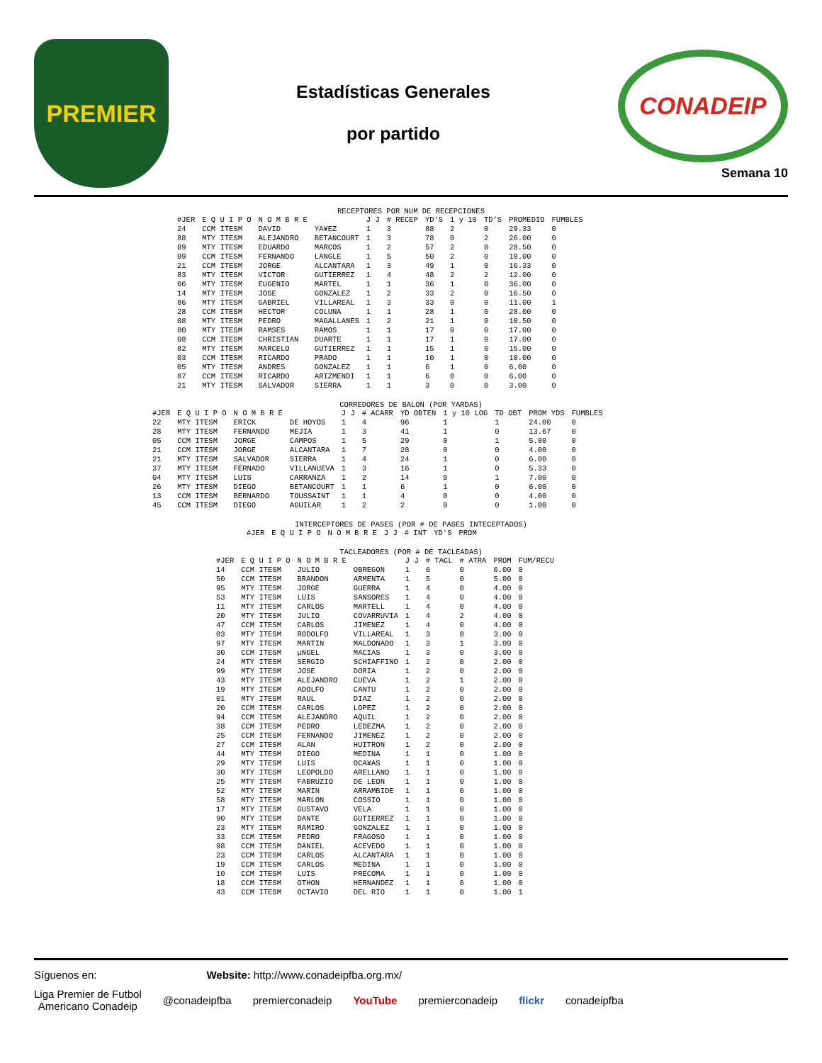PREMIER
Estadísticas Generales
por partido
CONADEIP
Semana 10
RECEPTORES POR NUM DE RECEPCIONES
| #JER | E Q U I P O | N O M B R E | | J J | # RECEP | YD'S | 1 y 10 | TD'S | PROMEDIO | FUMBLES |
| --- | --- | --- | --- | --- | --- | --- | --- | --- | --- | --- |
| 24 | CCM ITESM | DAVID | YA¥EZ | 1 | 3 | 88 | 2 | 0 | 29.33 | 0 |
| 88 | MTY ITESM | ALEJANDRO | BETANCOURT | 1 | 3 | 78 | 0 | 2 | 26.00 | 0 |
| 89 | MTY ITESM | EDUARDO | MARCOS | 1 | 2 | 57 | 2 | 0 | 28.50 | 0 |
| 09 | CCM ITESM | FERNANDO | LANGLE | 1 | 5 | 50 | 2 | 0 | 10.00 | 0 |
| 21 | CCM ITESM | JORGE | ALCANTARA | 1 | 3 | 49 | 1 | 0 | 16.33 | 0 |
| 83 | MTY ITESM | VICTOR | GUTIERREZ | 1 | 4 | 48 | 2 | 2 | 12.00 | 0 |
| 06 | MTY ITESM | EUGENIO | MARTEL | 1 | 1 | 36 | 1 | 0 | 36.00 | 0 |
| 14 | MTY ITESM | JOSE | GONZALEZ | 1 | 2 | 33 | 2 | 0 | 16.50 | 0 |
| 86 | MTY ITESM | GABRIEL | VILLAREAL | 1 | 3 | 33 | 0 | 0 | 11.00 | 1 |
| 28 | CCM ITESM | HECTOR | COLUNA | 1 | 1 | 28 | 1 | 0 | 28.00 | 0 |
| 08 | MTY ITESM | PEDRO | MAGALLANES | 1 | 2 | 21 | 1 | 0 | 10.50 | 0 |
| 80 | MTY ITESM | RAMSES | RAMOS | 1 | 1 | 17 | 0 | 0 | 17.00 | 0 |
| 08 | CCM ITESM | CHRISTIAN | DUARTE | 1 | 1 | 17 | 1 | 0 | 17.00 | 0 |
| 82 | MTY ITESM | MARCELO | GUTIERREZ | 1 | 1 | 15 | 1 | 0 | 15.00 | 0 |
| 03 | CCM ITESM | RICARDO | PRADO | 1 | 1 | 10 | 1 | 0 | 10.00 | 0 |
| 05 | MTY ITESM | ANDRES | GONZALEZ | 1 | 1 | 6 | 1 | 0 | 6.00 | 0 |
| 87 | CCM ITESM | RICARDO | ARIZMENDI | 1 | 1 | 6 | 0 | 0 | 6.00 | 0 |
| 21 | MTY ITESM | SALVADOR | SIERRA | 1 | 1 | 3 | 0 | 0 | 3.00 | 0 |
CORREDORES DE BALON (POR YARDAS)
| #JER | E Q U I P O | N O M B R E | | J J | # ACARR | YD OBTEN | 1 y 10 LOG | TD OBT | PROM YDS | FUMBLES |
| --- | --- | --- | --- | --- | --- | --- | --- | --- | --- | --- |
| 22 | MTY ITESM | ERICK | DE HOYOS | 1 | 4 | 96 | 1 | 1 | 24.00 | 0 |
| 28 | MTY ITESM | FERNANDO | MEJIA | 1 | 3 | 41 | 1 | 0 | 13.67 | 0 |
| 05 | CCM ITESM | JORGE | CAMPOS | 1 | 5 | 29 | 0 | 1 | 5.80 | 0 |
| 21 | CCM ITESM | JORGE | ALCANTARA | 1 | 7 | 28 | 0 | 0 | 4.00 | 0 |
| 21 | MTY ITESM | SALVADOR | SIERRA | 1 | 4 | 24 | 1 | 0 | 6.00 | 0 |
| 37 | MTY ITESM | FERNADO | VILLANUEVA | 1 | 3 | 16 | 1 | 0 | 5.33 | 0 |
| 04 | MTY ITESM | LUIS | CARRANZA | 1 | 2 | 14 | 0 | 1 | 7.00 | 0 |
| 26 | MTY ITESM | DIEGO | BETANCOURT | 1 | 1 | 6 | 1 | 0 | 6.00 | 0 |
| 13 | CCM ITESM | BERNARDO | TOUSSAINT | 1 | 1 | 4 | 0 | 0 | 4.00 | 0 |
| 45 | CCM ITESM | DIEGO | AGUILAR | 1 | 2 | 2 | 0 | 0 | 1.00 | 0 |
INTERCEPTORES DE PASES (POR # DE PASES INTECEPTADOS)
| #JER | E Q U I P O | N O M B R E | J J | # INT | YD'S | PROM |
| --- | --- | --- | --- | --- | --- | --- |
TACLEADORES (POR # DE TACLEADAS)
| #JER | E Q U I P O | N O M B R E | | J J | # TACL | # ATRA | PROM | FUM/RECU |
| --- | --- | --- | --- | --- | --- | --- | --- | --- |
| 14 | CCM ITESM | JULIO | OBREGON | 1 | 6 | 0 | 6.00 | 0 |
| 50 | CCM ITESM | BRANDON | ARMENTA | 1 | 5 | 0 | 5.00 | 0 |
| 95 | MTY ITESM | JORGE | GUERRA | 1 | 4 | 0 | 4.00 | 0 |
| 53 | MTY ITESM | LUIS | SANSORES | 1 | 4 | 0 | 4.00 | 0 |
| 11 | MTY ITESM | CARLOS | MARTELL | 1 | 4 | 0 | 4.00 | 0 |
| 20 | MTY ITESM | JULIO | COVARRUVIA | 1 | 4 | 2 | 4.00 | 0 |
| 47 | CCM ITESM | CARLOS | JIMENEZ | 1 | 4 | 0 | 4.00 | 0 |
| 03 | MTY ITESM | RODOLFO | VILLAREAL | 1 | 3 | 0 | 3.00 | 0 |
| 97 | MTY ITESM | MARTIN | MALDONADO | 1 | 3 | 1 | 3.00 | 0 |
| 30 | CCM ITESM | µNGEL | MACIAS | 1 | 3 | 0 | 3.00 | 0 |
| 24 | MTY ITESM | SERGIO | SCHIAFFINO | 1 | 2 | 0 | 2.00 | 0 |
| 99 | MTY ITESM | JOSE | DORIA | 1 | 2 | 0 | 2.00 | 0 |
| 43 | MTY ITESM | ALEJANDRO | CUEVA | 1 | 2 | 1 | 2.00 | 0 |
| 19 | MTY ITESM | ADOLFO | CANTU | 1 | 2 | 0 | 2.00 | 0 |
| 01 | MTY ITESM | RAUL | DIAZ | 1 | 2 | 0 | 2.00 | 0 |
| 20 | CCM ITESM | CARLOS | LOPEZ | 1 | 2 | 0 | 2.00 | 0 |
| 94 | CCM ITESM | ALEJANDRO | AQUIL | 1 | 2 | 0 | 2.00 | 0 |
| 38 | CCM ITESM | PEDRO | LEDEZMA | 1 | 2 | 0 | 2.00 | 0 |
| 25 | CCM ITESM | FERNANDO | JIMENEZ | 1 | 2 | 0 | 2.00 | 0 |
| 27 | CCM ITESM | ALAN | HUITRON | 1 | 2 | 0 | 2.00 | 0 |
| 44 | MTY ITESM | DIEGO | MEDINA | 1 | 1 | 0 | 1.00 | 0 |
| 29 | MTY ITESM | LUIS | OCA¥AS | 1 | 1 | 0 | 1.00 | 0 |
| 30 | MTY ITESM | LEOPOLDO | ARELLANO | 1 | 1 | 0 | 1.00 | 0 |
| 25 | MTY ITESM | FABRUZIO | DE LEON | 1 | 1 | 0 | 1.00 | 0 |
| 52 | MTY ITESM | MARIN | ARRAMBIDE | 1 | 1 | 0 | 1.00 | 0 |
| 58 | MTY ITESM | MARLON | COSSIO | 1 | 1 | 0 | 1.00 | 0 |
| 17 | MTY ITESM | GUSTAVO | VELA | 1 | 1 | 0 | 1.00 | 0 |
| 90 | MTY ITESM | DANTE | GUTIERREZ | 1 | 1 | 0 | 1.00 | 0 |
| 23 | MTY ITESM | RAMIRO | GONZALEZ | 1 | 1 | 0 | 1.00 | 0 |
| 33 | CCM ITESM | PEDRO | FRAGOSO | 1 | 1 | 0 | 1.00 | 0 |
| 98 | CCM ITESM | DANIEL | ACEVEDO | 1 | 1 | 0 | 1.00 | 0 |
| 23 | CCM ITESM | CARLOS | ALCANTARA | 1 | 1 | 0 | 1.00 | 0 |
| 19 | CCM ITESM | CARLOS | MEDINA | 1 | 1 | 0 | 1.00 | 0 |
| 10 | CCM ITESM | LUIS | PRECOMA | 1 | 1 | 0 | 1.00 | 0 |
| 18 | CCM ITESM | OTHON | HERNANDEZ | 1 | 1 | 0 | 1.00 | 0 |
| 43 | CCM ITESM | OCTAVIO | DEL RIO | 1 | 1 | 0 | 1.00 | 1 |
Síguenos en: Website: http://www.conadeipfba.org.mx/
Liga Premier de Futbol
Americano Conadeip @conadeipfba premierconadeip YouTube premierconadeip flickr conadeipfba